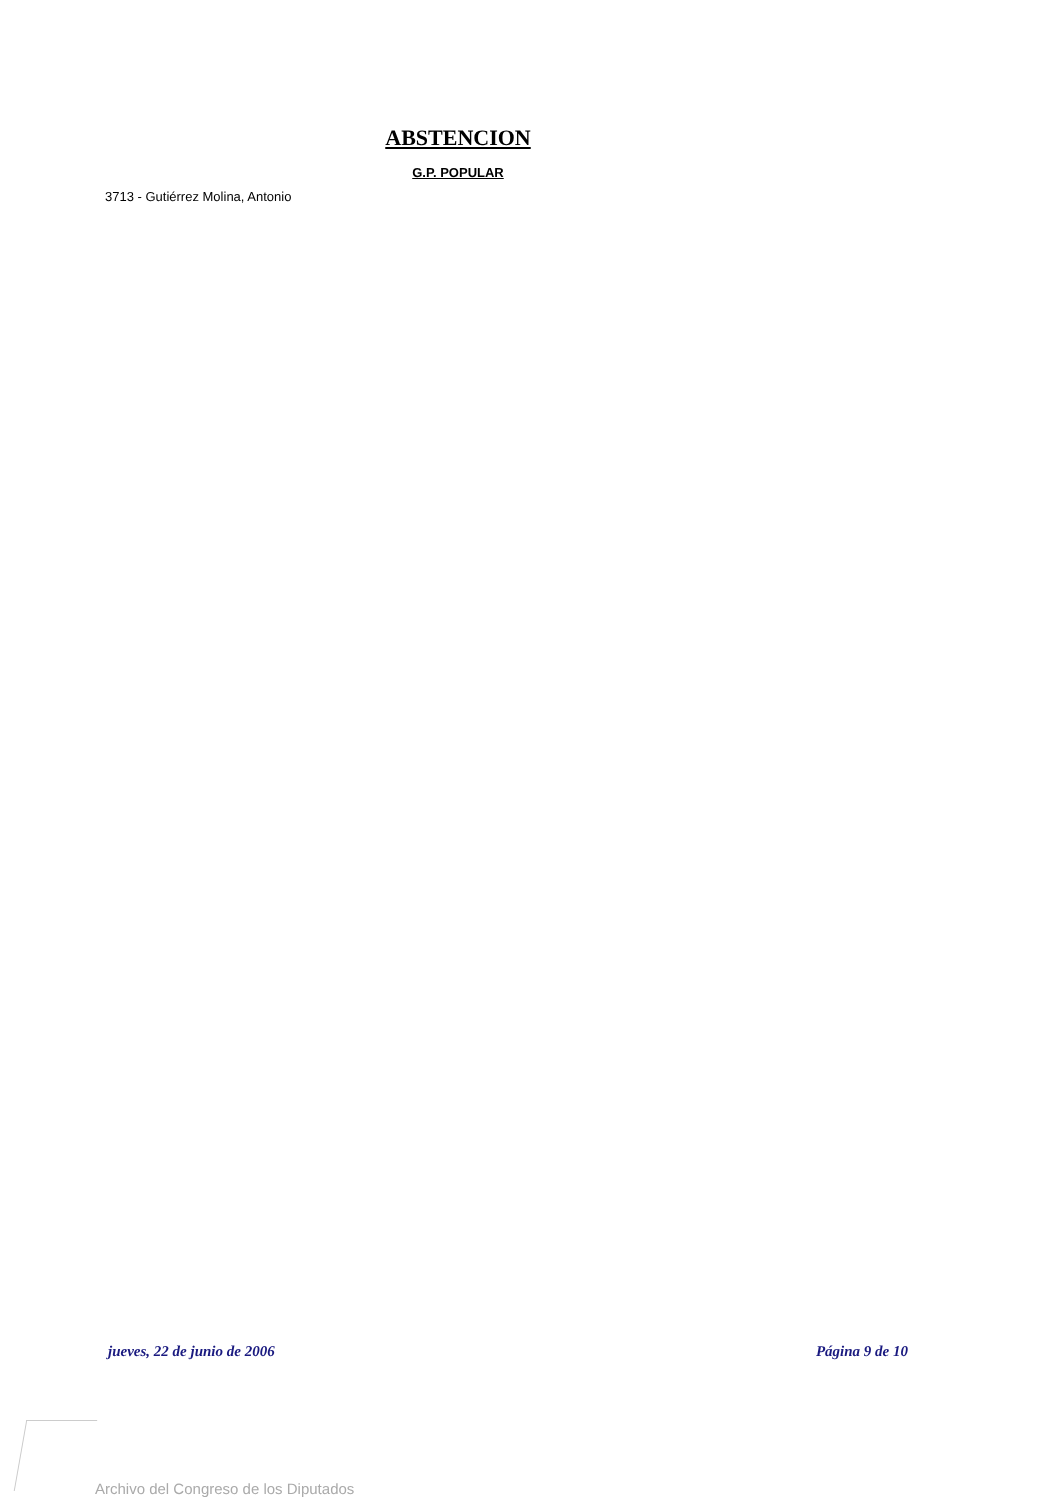ABSTENCION
G.P. POPULAR
3713 - Gutiérrez Molina, Antonio
jueves, 22 de junio de 2006 Página 9 de 10
Archivo del Congreso de los Diputados